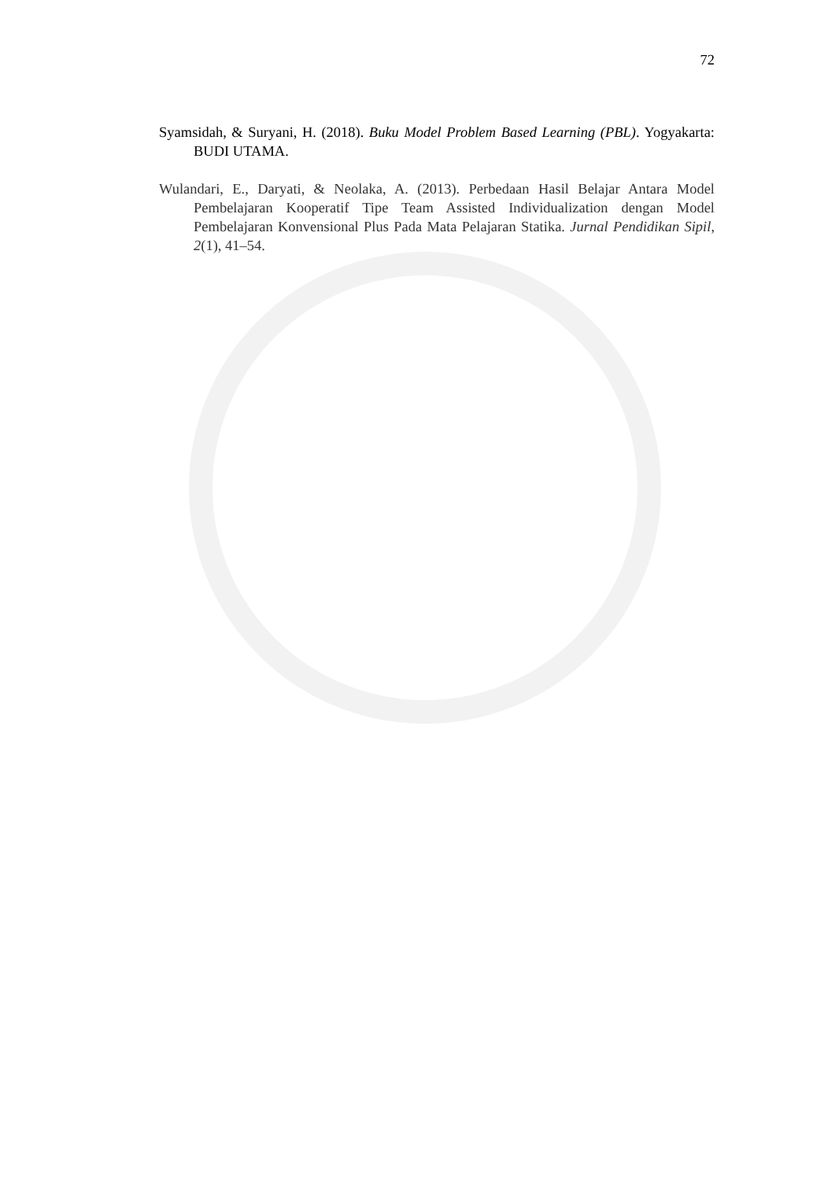72
Syamsidah, & Suryani, H. (2018). Buku Model Problem Based Learning (PBL). Yogyakarta: BUDI UTAMA.
Wulandari, E., Daryati, & Neolaka, A. (2013). Perbedaan Hasil Belajar Antara Model Pembelajaran Kooperatif Tipe Team Assisted Individualization dengan Model Pembelajaran Konvensional Plus Pada Mata Pelajaran Statika. Jurnal Pendidikan Sipil, 2(1), 41–54.